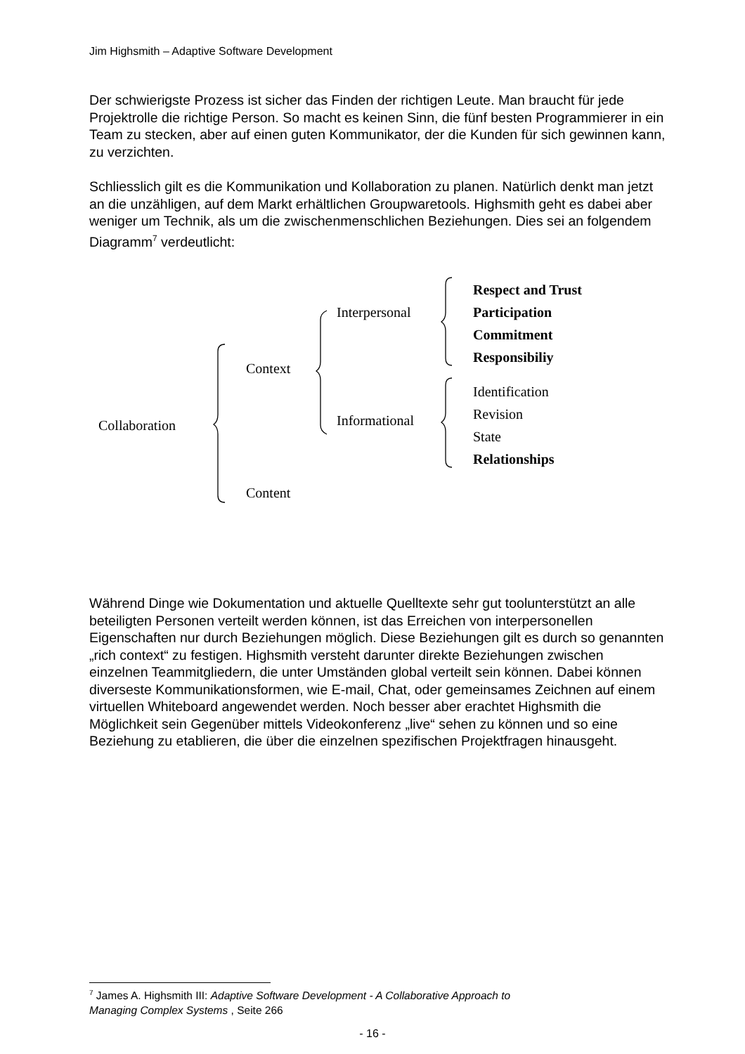Jim Highsmith – Adaptive Software Development
Der schwierigste Prozess ist sicher das Finden der richtigen Leute. Man braucht für jede Projektrolle die richtige Person. So macht es keinen Sinn, die fünf besten Programmierer in ein Team zu stecken, aber auf einen guten Kommunikator, der die Kunden für sich gewinnen kann, zu verzichten.
Schliesslich gilt es die Kommunikation und Kollaboration zu planen. Natürlich denkt man jetzt an die unzähligen, auf dem Markt erhältlichen Groupwaretools. Highsmith geht es dabei aber weniger um Technik, als um die zwischenmenschlichen Beziehungen. Dies sei an folgendem Diagramm<sup>7</sup> verdeutlicht:
Collaboration
Context
Content
Interpersonal
Informational
Respect and Trust
Participation
Commitment
Responsibiliy
Identification
Revision
State
Relationships
Während Dinge wie Dokumentation und aktuelle Quelltexte sehr gut toolunterstützt an alle beteiligten Personen verteilt werden können, ist das Erreichen von interpersonellen Eigenschaften nur durch Beziehungen möglich. Diese Beziehungen gilt es durch so genannten „rich context“ zu festigen. Highsmith versteht darunter direkte Beziehungen zwischen einzelnen Teammitgliedern, die unter Umständen global verteilt sein können. Dabei können diverseste Kommunikationsformen, wie E-mail, Chat, oder gemeinsames Zeichnen auf einem virtuellen Whiteboard angewendet werden. Noch besser aber erachtet Highsmith die Möglichkeit sein Gegenüber mittels Videokonferenz „live“ sehen zu können und so eine Beziehung zu etablieren, die über die einzelnen spezifischen Projektfragen hinausgeht.
<sup>7</sup> James A. Highsmith III: Adaptive Software Development - A Collaborative Approach to Managing Complex Systems , Seite 266
- 16 -